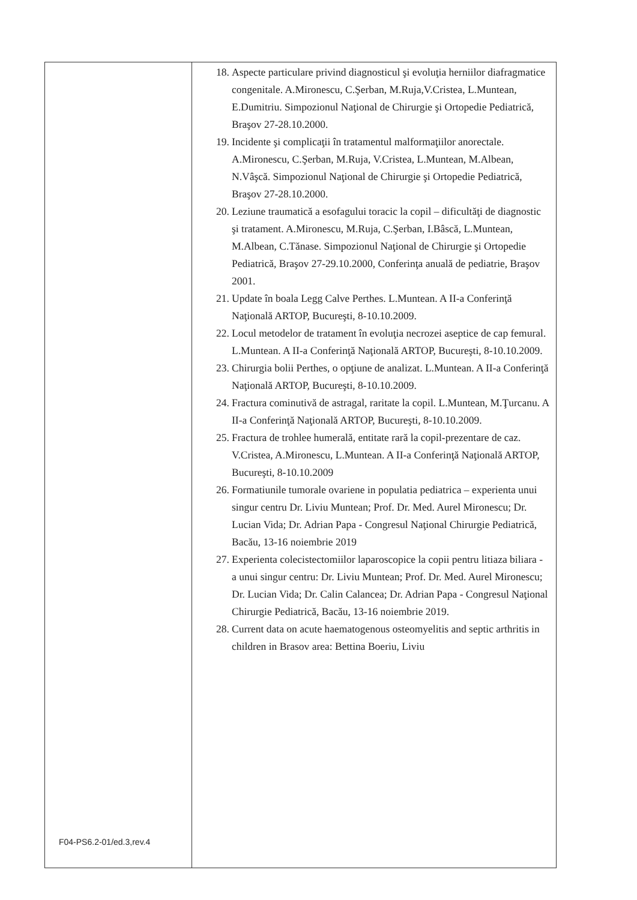| | 18. Aspecte particulare privind diagnosticul şi evoluţia herniilor diafragmatice congenitale. A.Mironescu, C.Şerban, M.Ruja,V.Cristea, L.Muntean, E.Dumitriu. Simpozionul Naţional de Chirurgie şi Ortopedie Pediatrică, Braşov 27-28.10.2000. 19. Incidente şi complicaţii în tratamentul malformaţiilor anorectale. A.Mironescu, C.Şerban, M.Ruja, V.Cristea, L.Muntean, M.Albean, N.Vâşcă. Simpozionul Naţional de Chirurgie şi Ortopedie Pediatrică, Braşov 27-28.10.2000. 20. Leziune traumatică a esofagului toracic la copil – dificultăţi de diagnostic şi tratament. A.Mironescu, M.Ruja, C.Şerban, I.Bâscă, L.Muntean, M.Albean, C.Tănase. Simpozionul Naţional de Chirurgie şi Ortopedie Pediatrică, Braşov 27-29.10.2000, Conferinţa anuală de pediatrie, Braşov 2001. 21. Update în boala Legg Calve Perthes. L.Muntean. A II-a Conferinţă Naţională ARTOP, Bucureşti, 8-10.10.2009. 22. Locul metodelor de tratament în evoluţia necrozei aseptice de cap femural. L.Muntean. A II-a Conferinţă Naţională ARTOP, Bucureşti, 8-10.10.2009. 23. Chirurgia bolii Perthes, o opţiune de analizat. L.Muntean. A II-a Conferinţă Naţională ARTOP, Bucureşti, 8-10.10.2009. 24. Fractura cominutivă de astragal, raritate la copil. L.Muntean, M.Ţurcanu. A II-a Conferinţă Naţională ARTOP, Bucureşti, 8-10.10.2009. 25. Fractura de trohlee humerală, entitate rară la copil-prezentare de caz. V.Cristea, A.Mironescu, L.Muntean. A II-a Conferinţă Naţională ARTOP, Bucureşti, 8-10.10.2009 26. Formatiunile tumorale ovariene in populatia pediatrica – experienta unui singur centru Dr. Liviu Muntean; Prof. Dr. Med. Aurel Mironescu; Dr. Lucian Vida; Dr. Adrian Papa - Congresul Naţional Chirurgie Pediatrică, Bacău, 13-16 noiembrie 2019 27. Experienta colecistectomiilor laparoscopice la copii pentru litiaza biliara - a unui singur centru: Dr. Liviu Muntean; Prof. Dr. Med. Aurel Mironescu; Dr. Lucian Vida; Dr. Calin Calancea; Dr. Adrian Papa - Congresul Naţional Chirurgie Pediatrică, Bacău, 13-16 noiembrie 2019. 28. Current data on acute haematogenous osteomyelitis and septic arthritis in children in Brasov area: Bettina Boeriu, Liviu |
F04-PS6.2-01/ed.3,rev.4